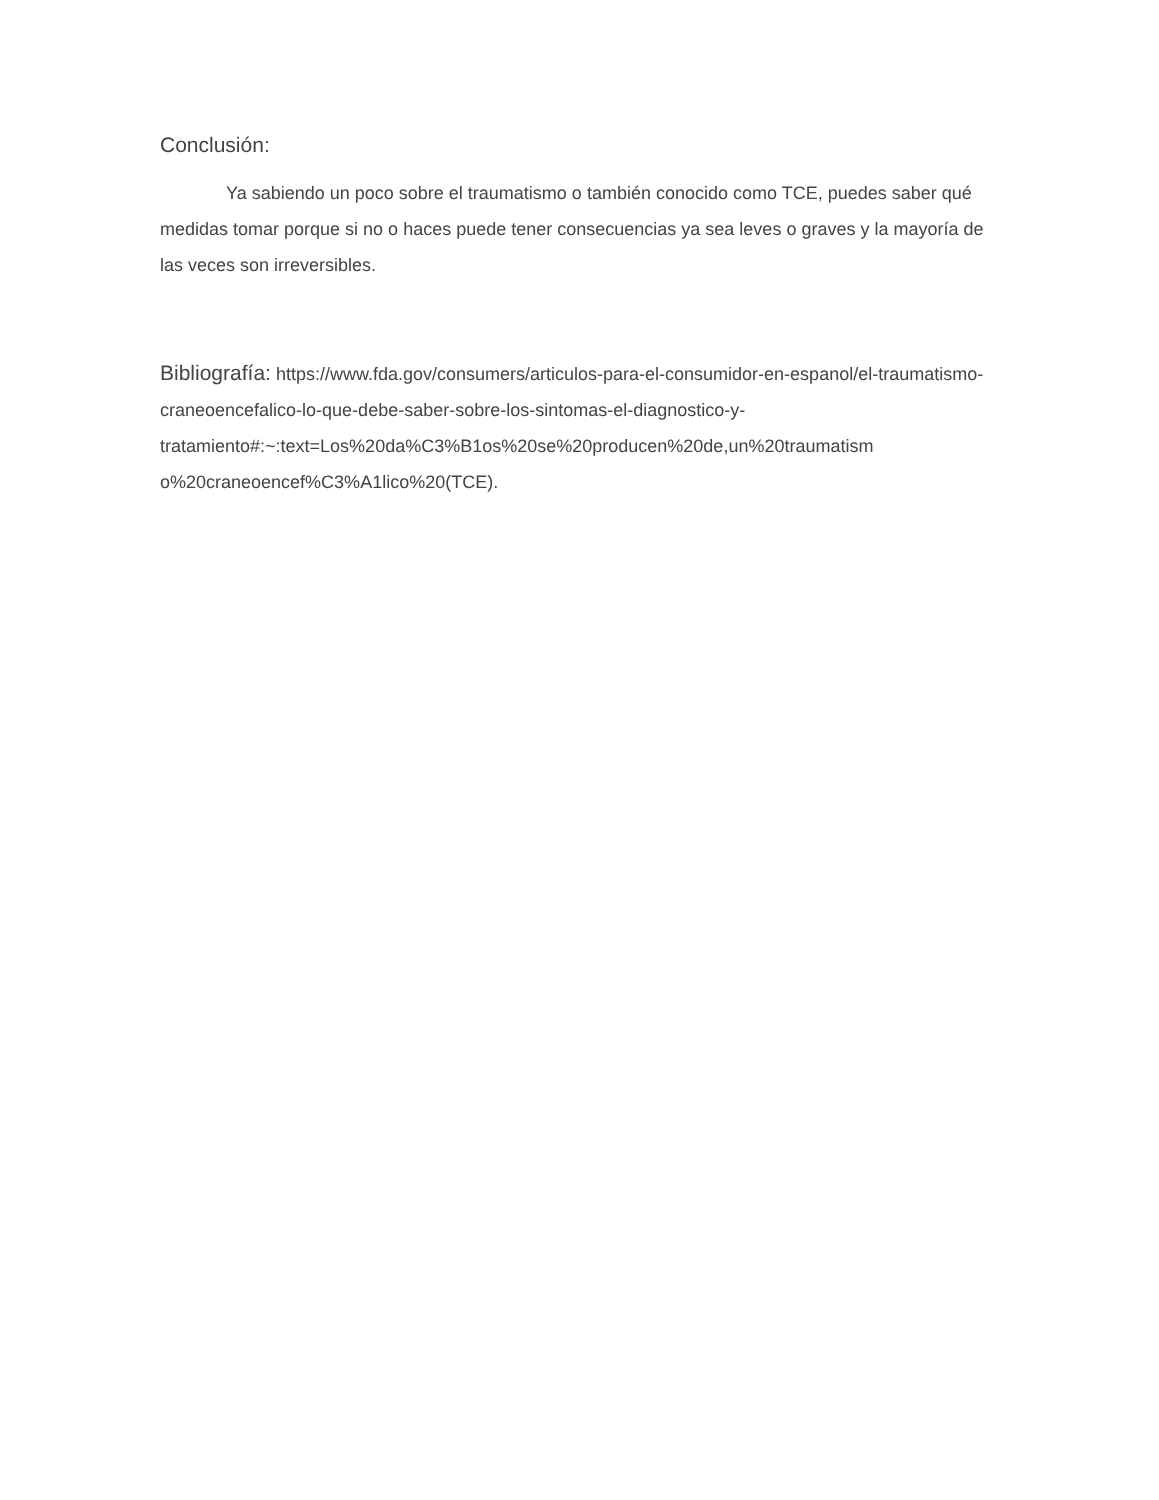Conclusión:
Ya sabiendo un poco sobre el traumatismo o también conocido como TCE, puedes saber qué medidas tomar porque si no o haces puede tener consecuencias ya sea leves o graves y la mayoría de las veces son irreversibles.
Bibliografía: https://www.fda.gov/consumers/articulos-para-el-consumidor-en-espanol/el-traumatismo-craneoencefalico-lo-que-debe-saber-sobre-los-sintomas-el-diagnostico-y-tratamiento#:~:text=Los%20da%C3%B1os%20se%20producen%20de,un%20traumatism o%20craneoencef%C3%A1lico%20(TCE).